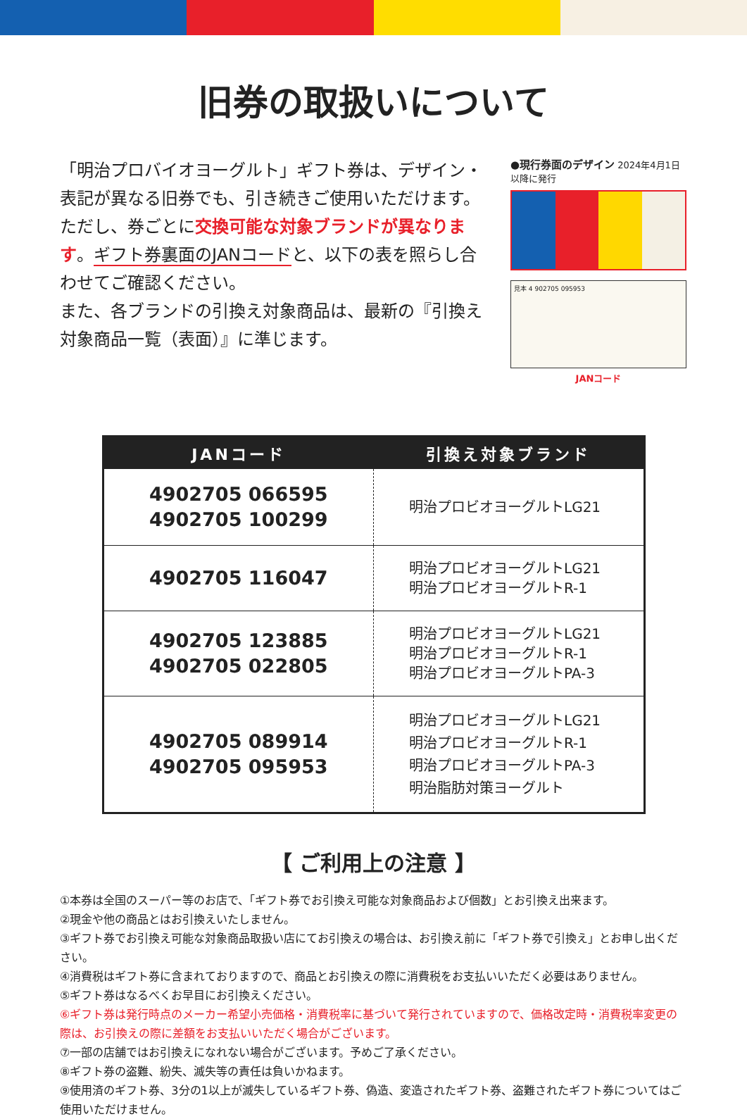旧券の取扱いについて
「明治プロバイオヨーグルト」ギフト券は、デザイン・表記が異なる旧券でも、引き続きご使用いただけます。ただし、券ごとに交換可能な対象ブランドが異なります。ギフト券裏面のJANコードと、以下の表を照らし合わせてご確認ください。
また、各ブランドの引換え対象商品は、最新の『引換え対象商品一覧（表面）』に準じます。
●現行券面のデザイン 2024年4月1日以降に発行
見本 4 902705 095953
JANコード
| JANコード | 引換え対象ブランド |
| --- | --- |
| 4902705 066595 4902705 100299 | 明治プロビオヨーグルトLG21 |
| 4902705 116047 | 明治プロビオヨーグルトLG21 明治プロビオヨーグルトR-1 |
| 4902705 123885 4902705 022805 | 明治プロビオヨーグルトLG21 明治プロビオヨーグルトR-1 明治プロビオヨーグルトPA-3 |
| 4902705 089914 4902705 095953 | 明治プロビオヨーグルトLG21 明治プロビオヨーグルトR-1 明治プロビオヨーグルトPA-3 明治脂肪対策ヨーグルト |
【 ご利用上の注意 】
①本券は全国のスーパー等のお店で、「ギフト券でお引換え可能な対象商品および個数」とお引換え出来ます。
②現金や他の商品とはお引換えいたしません。
③ギフト券でお引換え可能な対象商品取扱い店にてお引換えの場合は、お引換え前に「ギフト券で引換え」とお申し出ください。
④消費税はギフト券に含まれておりますので、商品とお引換えの際に消費税をお支払いいただく必要はありません。
⑤ギフト券はなるべくお早目にお引換えください。
⑥ギフト券は発行時点のメーカー希望小売価格・消費税率に基づいて発行されていますので、価格改定時・消費税率変更の際は、お引換えの際に差額をお支払いいただく場合がございます。
⑦一部の店舗ではお引換えになれない場合がございます。予めご了承ください。
⑧ギフト券の盗難、紛失、滅失等の責任は負いかねます。
⑨使用済のギフト券、3分の1以上が滅失しているギフト券、偽造、変造されたギフト券、盗難されたギフト券についてはご使用いただけません。